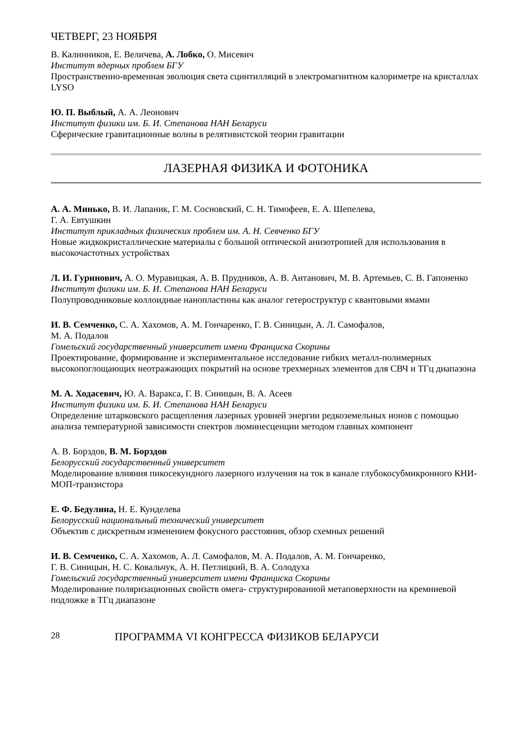ЧЕТВЕРГ, 23 НОЯБРЯ
В. Калинников, Е. Величева, А. Лобко, О. Мисевич
Институт ядерных проблем БГУ
Пространственно-временная эволюция света сцинтилляций в электромагнитном калориметре на кристаллах LYSO
Ю. П. Выблый, А. А. Леонович
Институт физики им. Б. И. Степанова НАН Беларуси
Сферические гравитационные волны в релятивистской теории гравитации
ЛАЗЕРНАЯ ФИЗИКА И ФОТОНИКА
А. А. Минько, В. И. Лапаник, Г. М. Сосновский, С. Н. Тимофеев, Е. А. Шепелева,
Г. А. Евтушкин
Институт прикладных физических проблем им. А. Н. Севченко БГУ
Новые жидкокристаллические материалы с большой оптической анизотропией для использования в высокочастотных устройствах
Л. И. Гуринович, А. О. Муравицкая, А. В. Прудников, А. В. Антанович, М. В. Артемьев, С. В. Гапоненко
Институт физики им. Б. И. Степанова НАН Беларуси
Полупроводниковые коллоидные нанопластины как аналог гетероструктур с квантовыми ямами
И. В. Семченко, С. А. Хахомов, А. М. Гончаренко, Г. В. Синицын, А. Л. Самофалов,
М. А. Подалов
Гомельский государственный университет имени Франциска Скорины
Проектирование, формирование и экспериментальное исследование гибких металл-полимерных высокопоглощающих неотражающих покрытий на основе трехмерных элементов для СВЧ и ТГц диапазона
М. А. Ходасевич, Ю. А. Варакса, Г. В. Синицын, В. А. Асеев
Институт физики им. Б. И. Степанова НАН Беларуси
Определение штарковского расщепления лазерных уровней энергии редкоземельных ионов с помощью анализа температурной зависимости спектров люминесценции методом главных компонент
А. В. Борздов, В. М. Борздов
Белорусский государственный университет
Моделирование влияния пикосекундного лазерного излучения на ток в канале глубокосубмикронного КНИ-МОП-транзистора
Е. Ф. Бедулина, Н. Е. Кунделева
Белорусский национальный технический университет
Объектив с дискретным изменением фокусного расстояния, обзор схемных решений
И. В. Семченко, С. А. Хахомов, А. Л. Самофалов, М. А. Подалов, А. М. Гончаренко,
Г. В. Синицын, Н. С. Ковальчук, А. Н. Петлицкий, В. А. Солодуха
Гомельский государственный университет имени Франциска Скорины
Моделирование поляризационных свойств омега- структурированной метаповерхности на кремниевой подложке в ТГц диапазоне
28 ПРОГРАММА VI КОНГРЕССА ФИЗИКОВ БЕЛАРУСИ